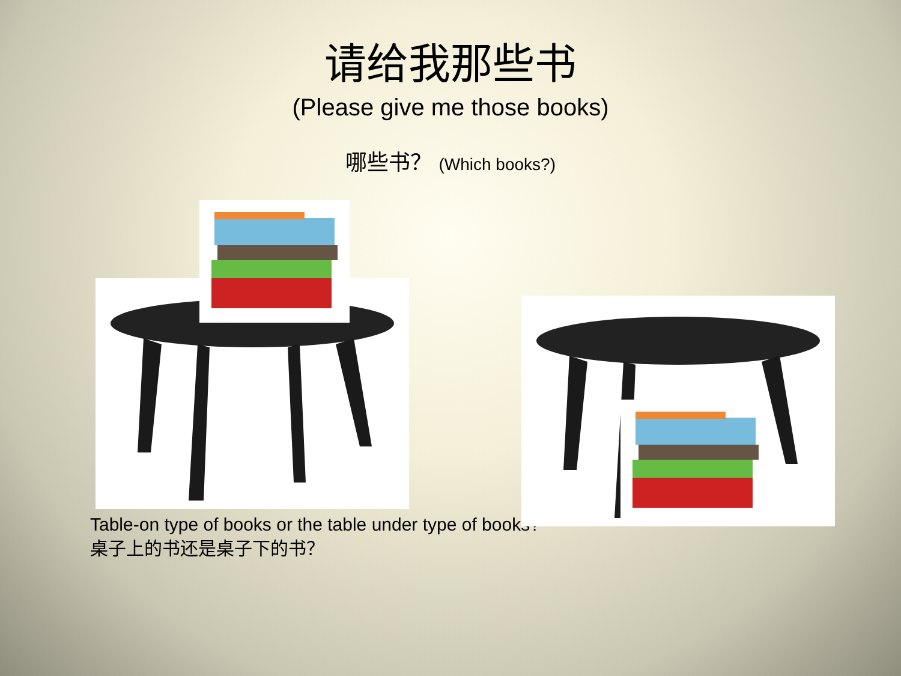请给我那些书
(Please give me those books)
哪些书？ (Which books?)
Table-on type of books or the table under type of books?
桌子上的书还是桌子下的书？